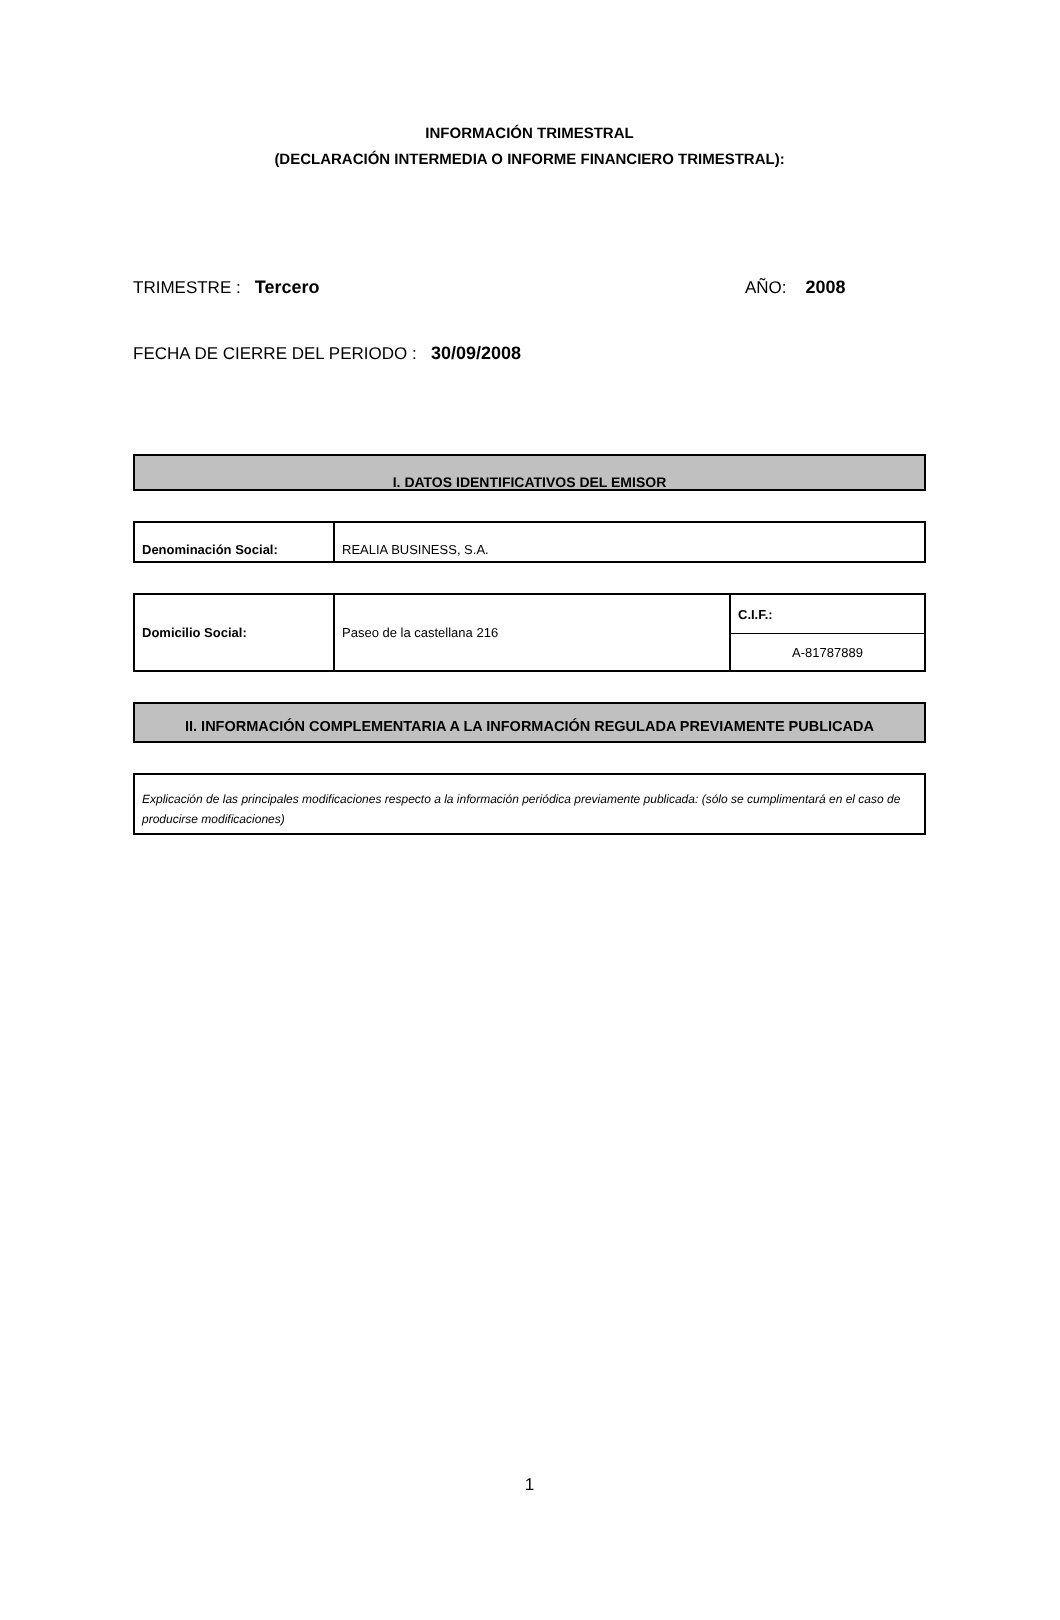INFORMACIÓN TRIMESTRAL
(DECLARACIÓN INTERMEDIA O INFORME FINANCIERO TRIMESTRAL):
TRIMESTRE : Tercero AÑO: 2008
FECHA DE CIERRE DEL PERIODO : 30/09/2008
I. DATOS IDENTIFICATIVOS DEL EMISOR
| Denominación Social: | REALIA BUSINESS, S.A. |
| Domicilio Social: | Paseo de la castellana 216 | C.I.F.: |
| | | A-81787889 |
II. INFORMACIÓN COMPLEMENTARIA A LA INFORMACIÓN REGULADA PREVIAMENTE PUBLICADA
| Explicación de las principales modificaciones respecto a la información periódica previamente publicada: (sólo se cumplimentará en el caso de producirse modificaciones) |
1